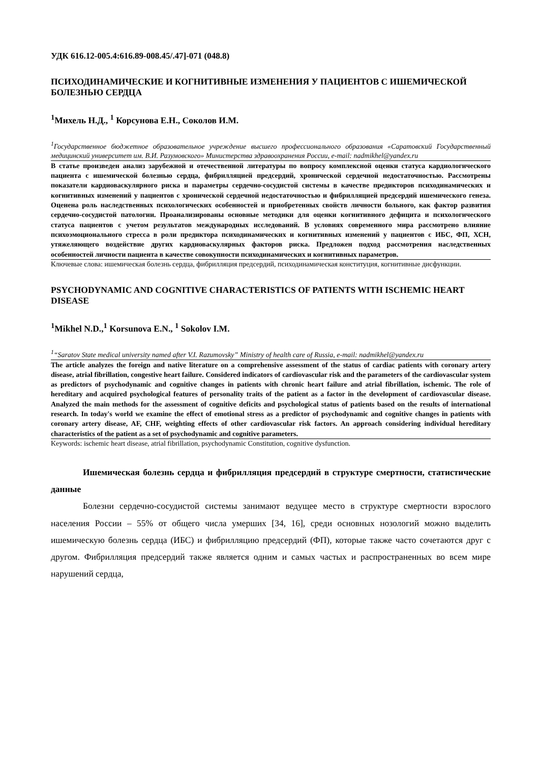УДК 616.12-005.4:616.89-008.45/.47]-071 (048.8)
ПСИХОДИНАМИЧЕСКИЕ И КОГНИТИВНЫЕ ИЗМЕНЕНИЯ У ПАЦИЕНТОВ С ИШЕМИЧЕСКОЙ БОЛЕЗНЬЮ СЕРДЦА
<sup>1</sup> Михель Н.Д., <sup>1</sup> Корсунова Е.Н., Соколов И.М.
<sup>1</sup> Государственное бюджетное образовательное учреждение высшего профессионального образования «Саратовский Государственный медицинский университет им. В.И. Разумовского» Министерства здравоохранения России, e-mail: nadmikhel@yandex.ru
В статье произведен анализ зарубежной и отечественной литературы по вопросу комплексной оценки статуса кардиологического пациента с ишемической болезнью сердца, фибрилляцией предсердий, хронической сердечной недостаточностью. Рассмотрены показатели кардиоваскулярного риска и параметры сердечно-сосудистой системы в качестве предикторов психодинамических и когнитивных изменений у пациентов с хронической сердечной недостаточностью и фибрилляцией предсердий ишемического генеза. Оценена роль наследственных психологических особенностей и приобретенных свойств личности больного, как фактор развития сердечно-сосудистой патологии. Проанализированы основные методики для оценки когнитивного дефицита и психологического статуса пациентов с учетом результатов международных исследований. В условиях современного мира рассмотрено влияние психоэмоционального стресса в роли предиктора психодинамических и когнитивных изменений у пациентов с ИБС, ФП, ХСН, утяжеляющего воздействие других кардиоваскулярных факторов риска. Предложен подход рассмотрения наследственных особенностей личности пациента в качестве совокупности психодинамических и когнитивных параметров.
Ключевые слова: ишемическая болезнь сердца, фибрилляция предсердий, психодинамическая конституция, когнитивные дисфункции.
PSYCHODYNAMIC AND COGNITIVE CHARACTERISTICS OF PATIENTS WITH ISCHEMIC HEART DISEASE
<sup>1</sup> Mikhel N.D.,<sup>1</sup> Korsunova E.N., <sup>1</sup> Sokolov I.M.
<sup>1</sup> “Saratov State medical university named after V.I. Razumovsky” Ministry of health care of Russia, e-mail: nadmikhel@yandex.ru
The article analyzes the foreign and native literature on a comprehensive assessment of the status of cardiac patients with coronary artery disease, atrial fibrillation, congestive heart failure. Considered indicators of cardiovascular risk and the parameters of the cardiovascular system as predictors of psychodynamic and cognitive changes in patients with chronic heart failure and atrial fibrillation, ischemic. The role of hereditary and acquired psychological features of personality traits of the patient as a factor in the development of cardiovascular disease. Analyzed the main methods for the assessment of cognitive deficits and psychological status of patients based on the results of international research. In today's world we examine the effect of emotional stress as a predictor of psychodynamic and cognitive changes in patients with coronary artery disease, AF, CHF, weighting effects of other cardiovascular risk factors. An approach considering individual hereditary characteristics of the patient as a set of psychodynamic and cognitive parameters.
Keywords: ischemic heart disease, atrial fibrillation, psychodynamic Constitution, cognitive dysfunction.
Ишемическая болезнь сердца и фибрилляция предсердий в структуре смертности, статистические данные
Болезни сердечно-сосудистой системы занимают ведущее место в структуре смертности взрослого населения России – 55% от общего числа умерших [34, 16], среди основных нозологий можно выделить ишемическую болезнь сердца (ИБС) и фибрилляцию предсердий (ФП), которые также часто сочетаются друг с другом. Фибрилляция предсердий также является одним и самых частых и распространенных во всем мире нарушений сердца,